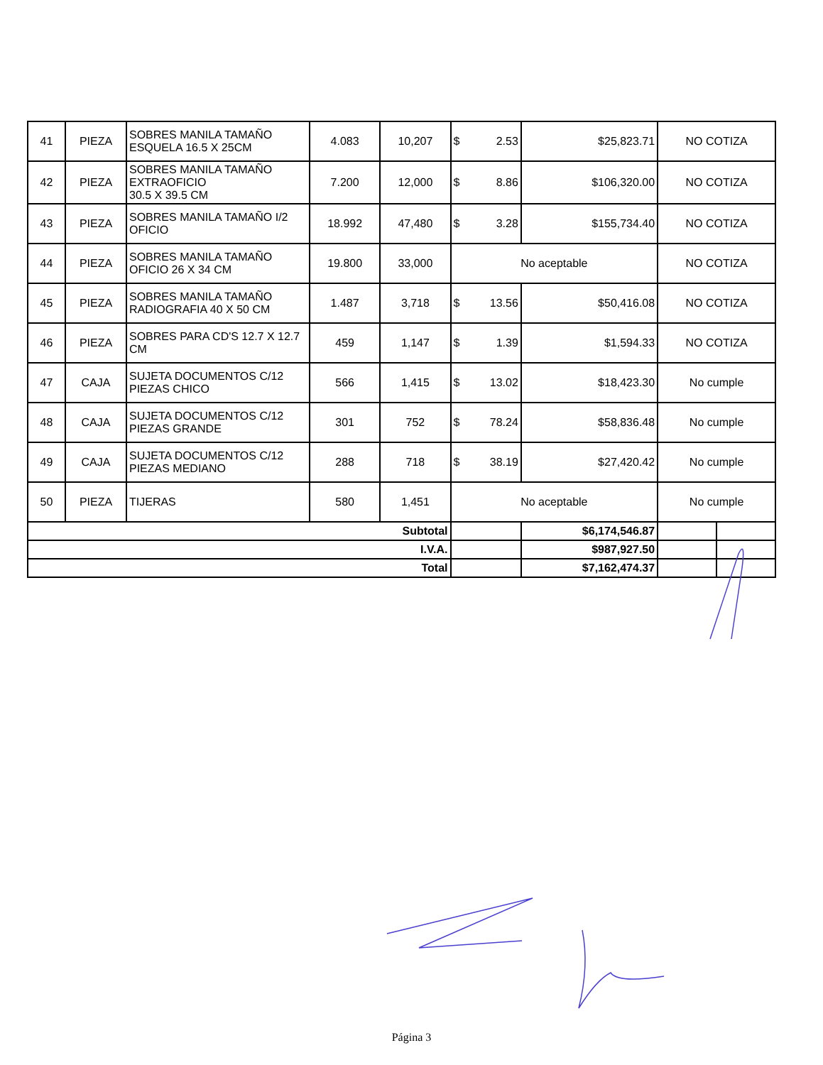| 41 | PIEZA | SOBRES MANILA TAMAÑO ESQUELA 16.5 X 25CM | 4.083 | 10,207 | $ 2.53 | $25,823.71 | NO COTIZA | |
| 42 | PIEZA | SOBRES MANILA TAMAÑO EXTRAOFICIO 30.5 X 39.5 CM | 7.200 | 12,000 | $ 8.86 | $106,320.00 | NO COTIZA | |
| 43 | PIEZA | SOBRES MANILA TAMAÑO I/2 OFICIO | 18.992 | 47,480 | $ 3.28 | $155,734.40 | NO COTIZA | |
| 44 | PIEZA | SOBRES MANILA TAMAÑO OFICIO 26 X 34 CM | 19.800 | 33,000 | No aceptable | | NO COTIZA | |
| 45 | PIEZA | SOBRES MANILA TAMAÑO RADIOGRAFIA 40 X 50 CM | 1.487 | 3,718 | $ 13.56 | $50,416.08 | NO COTIZA | |
| 46 | PIEZA | SOBRES PARA CD'S 12.7 X 12.7 CM | 459 | 1,147 | $ 1.39 | $1,594.33 | NO COTIZA | |
| 47 | CAJA | SUJETA DOCUMENTOS C/12 PIEZAS CHICO | 566 | 1,415 | $ 13.02 | $18,423.30 | No cumple | |
| 48 | CAJA | SUJETA DOCUMENTOS C/12 PIEZAS GRANDE | 301 | 752 | $ 78.24 | $58,836.48 | No cumple | |
| 49 | CAJA | SUJETA DOCUMENTOS C/12 PIEZAS MEDIANO | 288 | 718 | $ 38.19 | $27,420.42 | No cumple | |
| 50 | PIEZA | TIJERAS | 580 | 1,451 | No aceptable | | No cumple | |
| Subtotal | | | | | | $6,174,546.87 | | |
| I.V.A. | | | | | | $987,927.50 | | |
| Total | | | | | | $7,162,474.37 | | |
Página 3